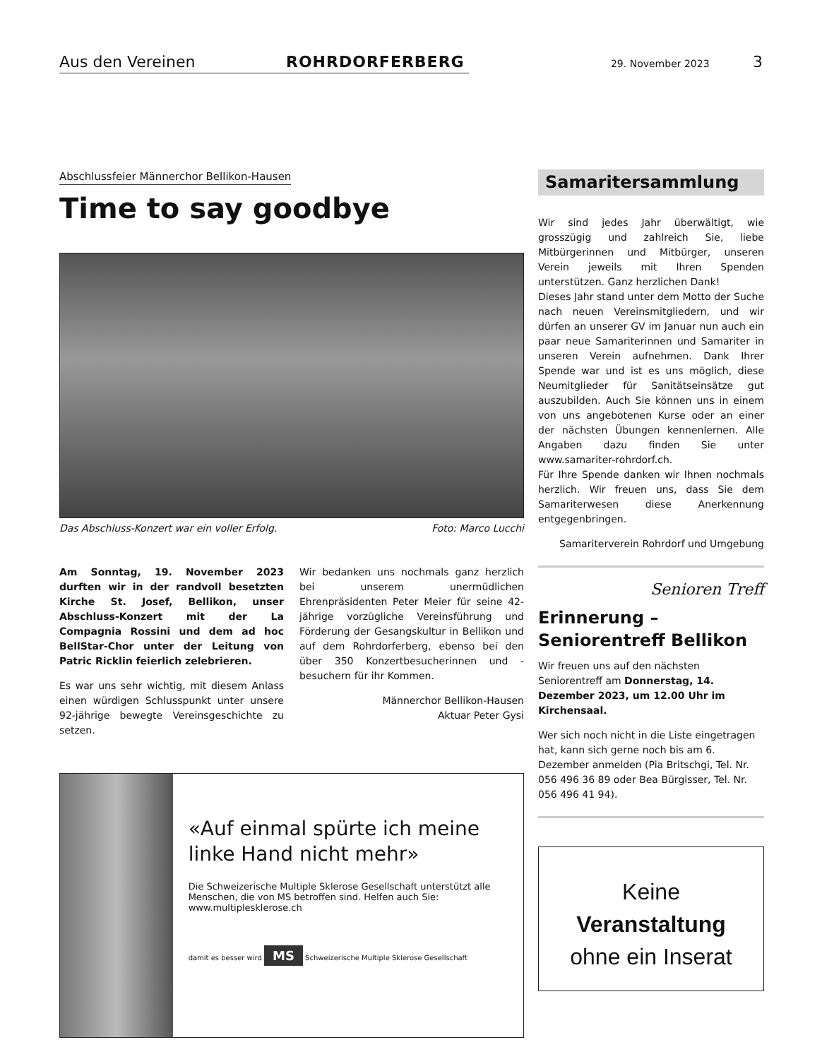Aus den Vereinen ROHRDORFERBERG 29. November 2023 3
Abschlussfeier Männerchor Bellikon-Hausen
Time to say goodbye
Das Abschluss-Konzert war ein voller Erfolg. Foto: Marco Lucchi
Am Sonntag, 19. November 2023 durften wir in der randvoll besetzten Kirche St. Josef, Bellikon, unser Abschluss-Konzert mit der La Compagnia Rossini und dem ad hoc BellStar-Chor unter der Leitung von Patric Ricklin feierlich zelebrieren.
Es war uns sehr wichtig, mit diesem Anlass einen würdigen Schlusspunkt unter unsere 92-jährige bewegte Vereinsgeschichte zu setzen.
Wir bedanken uns nochmals ganz herzlich bei unserem unermüdlichen Ehrenpräsidenten Peter Meier für seine 42-jährige vorzügliche Vereinsführung und Förderung der Gesangskultur in Bellikon und auf dem Rohrdorferberg, ebenso bei den über 350 Konzertbesucherinnen und -besuchern für ihr Kommen.
Männerchor Bellikon-Hausen
Aktuar Peter Gysi
«Auf einmal spürte ich meine linke Hand nicht mehr»
Die Schweizerische Multiple Sklerose Gesellschaft unterstützt alle Menschen, die von MS betroffen sind. Helfen auch Sie: www.multiplesklerose.ch
damit es besser wird MS Schweizerische Multiple Sklerose Gesellschaft
Samaritersammlung
Wir sind jedes Jahr überwältigt, wie grosszügig und zahlreich Sie, liebe Mitbürgerinnen und Mitbürger, unseren Verein jeweils mit Ihren Spenden unterstützen. Ganz herzlichen Dank!
Dieses Jahr stand unter dem Motto der Suche nach neuen Vereinsmitgliedern, und wir dürfen an unserer GV im Januar nun auch ein paar neue Samariterinnen und Samariter in unseren Verein aufnehmen. Dank Ihrer Spende war und ist es uns möglich, diese Neumitglieder für Sanitätseinsätze gut auszubilden. Auch Sie können uns in einem von uns angebotenen Kurse oder an einer der nächsten Übungen kennenlernen. Alle Angaben dazu finden Sie unter www.samariter-rohrdorf.ch.
Für Ihre Spende danken wir Ihnen nochmals herzlich. Wir freuen uns, dass Sie dem Samariterwesen diese Anerkennung entgegenbringen.
Samariterverein Rohrdorf und Umgebung
Senioren Treff
Erinnerung – Seniorentreff Bellikon
Wir freuen uns auf den nächsten Seniorentreff am Donnerstag, 14. Dezember 2023, um 12.00 Uhr im Kirchensaal.
Wer sich noch nicht in die Liste eingetragen hat, kann sich gerne noch bis am 6. Dezember anmelden (Pia Britschgi, Tel. Nr. 056 496 36 89 oder Bea Bürgisser, Tel. Nr. 056 496 41 94).
Keine
Veranstaltung
ohne ein Inserat